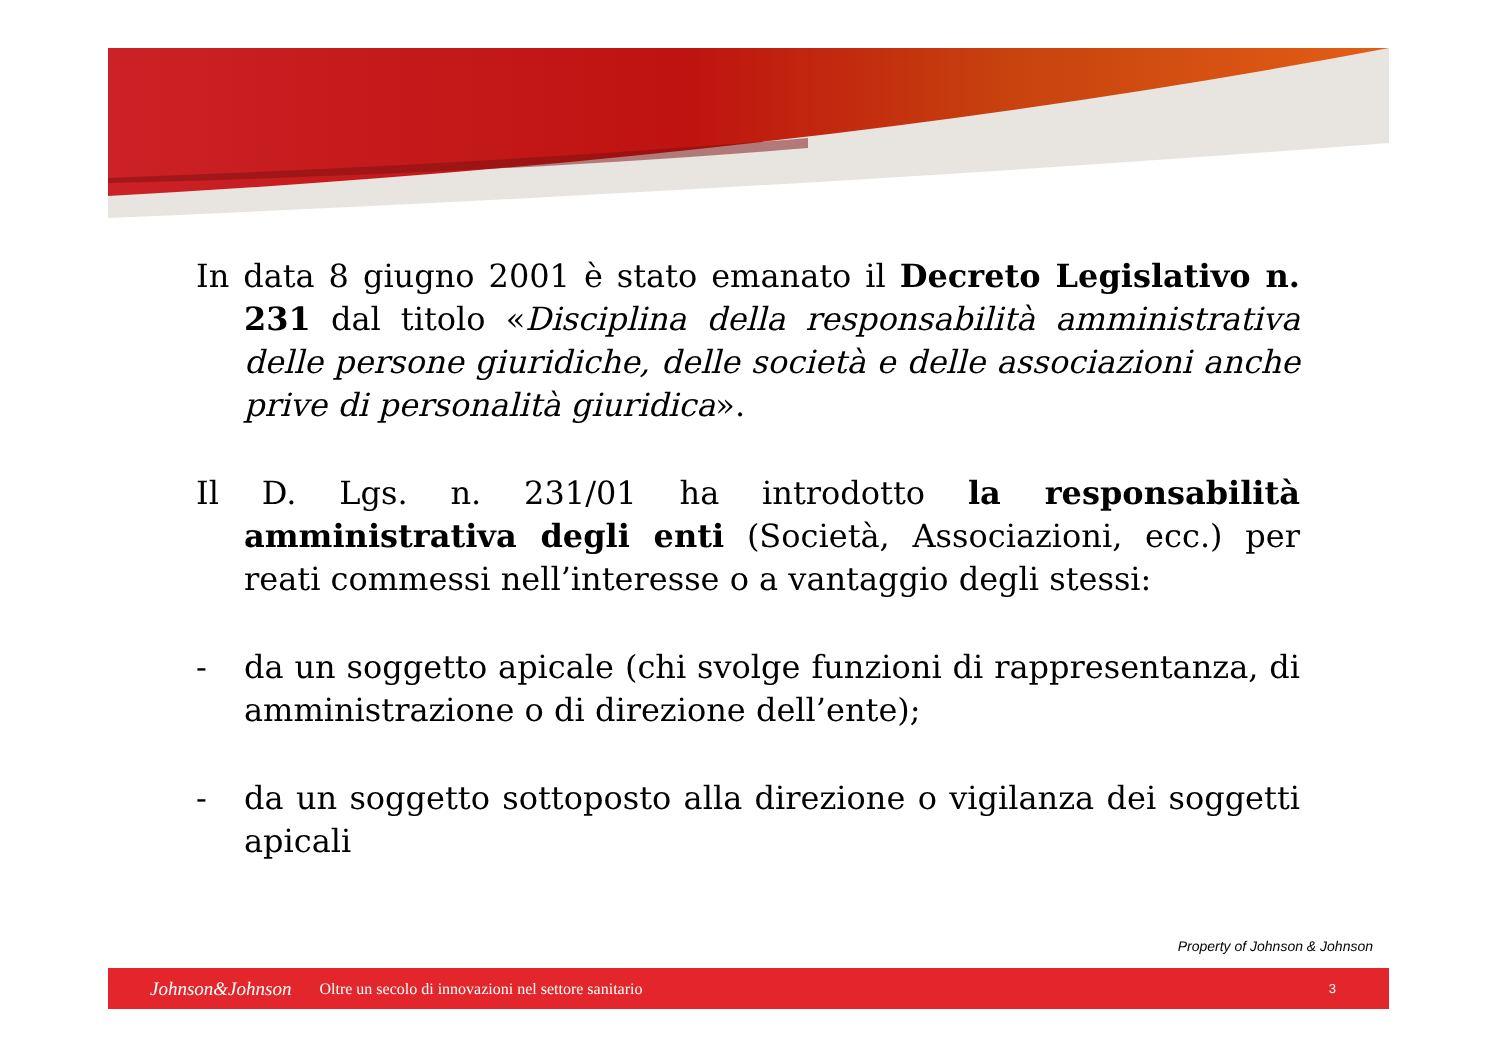In data 8 giugno 2001 è stato emanato il Decreto Legislativo n. 231 dal titolo «Disciplina della responsabilità amministrativa delle persone giuridiche, delle società e delle associazioni anche prive di personalità giuridica».
Il D. Lgs. n. 231/01 ha introdotto la responsabilità amministrativa degli enti (Società, Associazioni, ecc.) per reati commessi nell’interesse o a vantaggio degli stessi:
- da un soggetto apicale (chi svolge funzioni di rappresentanza, di amministrazione o di direzione dell’ente);
- da un soggetto sottoposto alla direzione o vigilanza dei soggetti apicali
Property of Johnson & Johnson
Johnson&Johnson Oltre un secolo di innovazioni nel settore sanitario 3